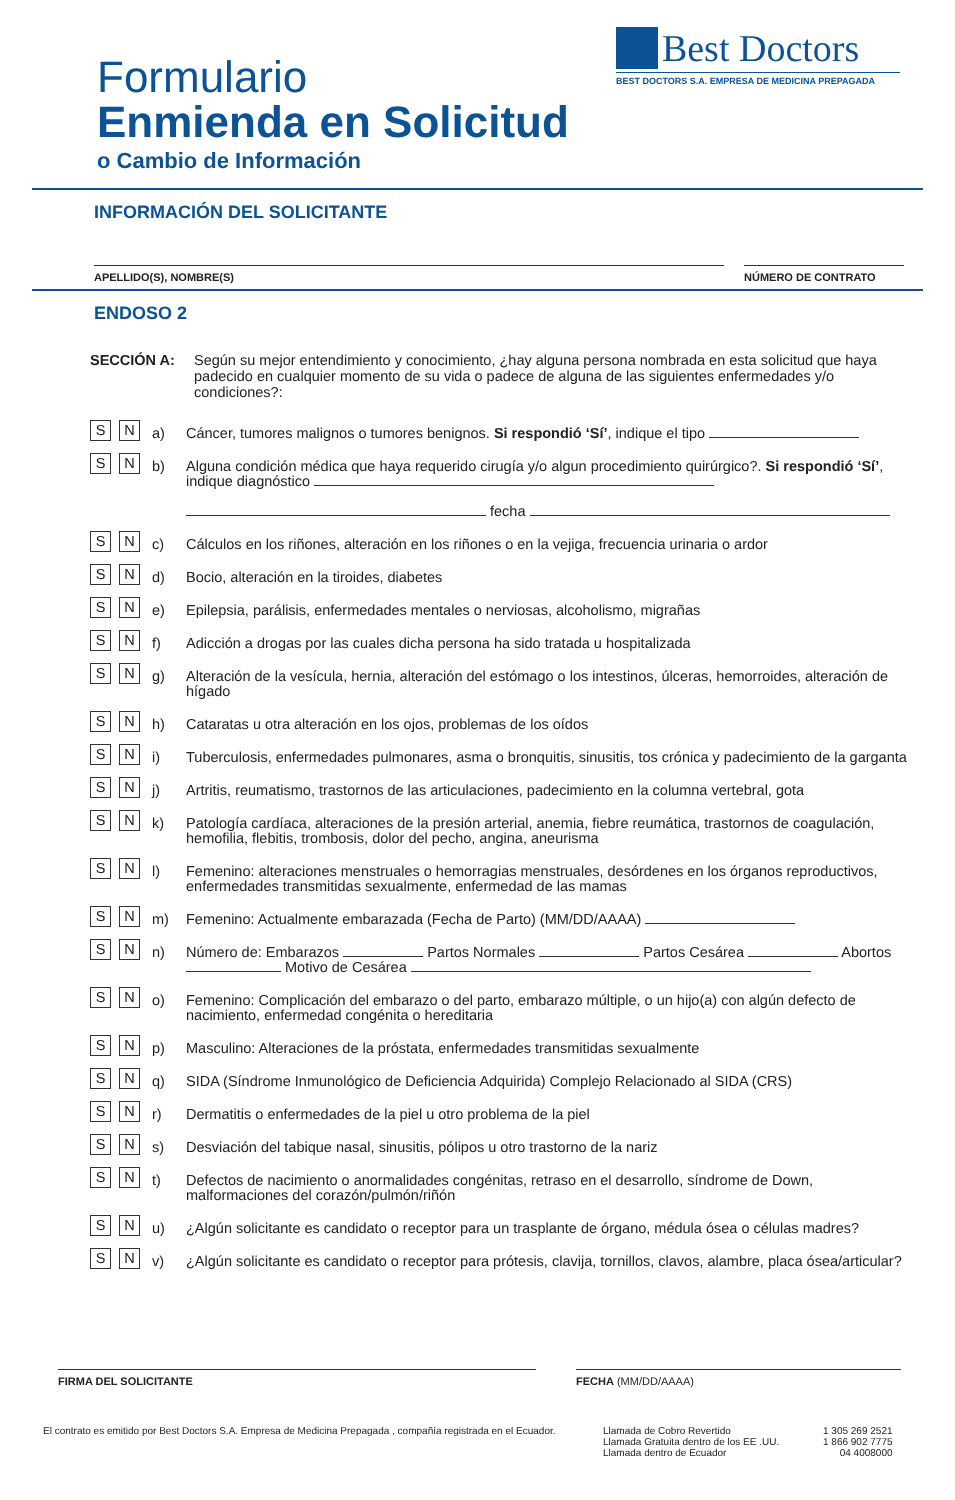Formulario
Enmienda en Solicitud
o Cambio de Información
Best Doctors
BEST DOCTORS S.A. EMPRESA DE MEDICINA PREPAGADA
INFORMACIÓN DEL SOLICITANTE
APELLIDO(S), NOMBRE(S) NÚMERO DE CONTRATO
ENDOSO 2
SECCIÓN A: Según su mejor entendimiento y conocimiento, ¿hay alguna persona nombrada en esta solicitud que haya padecido en cualquier momento de su vida o padece de alguna de las siguientes enfermedades y/o condiciones?:
S N
a) Cáncer, tumores malignos o tumores benignos. Si respondió ‘Sí’, indique el tipo
S N
b) Alguna condición médica que haya requerido cirugía y/o algun procedimiento quirúrgico?. Si respondió ‘Sí’, indique diagnóstico
fecha
S N
c) Cálculos en los riñones, alteración en los riñones o en la vejiga, frecuencia urinaria o ardor
S N
d) Bocio, alteración en la tiroides, diabetes
S N
e) Epilepsia, parálisis, enfermedades mentales o nerviosas, alcoholismo, migrañas
S N
f) Adicción a drogas por las cuales dicha persona ha sido tratada u hospitalizada
S N
g) Alteración de la vesícula, hernia, alteración del estómago o los intestinos, úlceras, hemorroides, alteración de hígado
S N
h) Cataratas u otra alteración en los ojos, problemas de los oídos
S N
i) Tuberculosis, enfermedades pulmonares, asma o bronquitis, sinusitis, tos crónica y padecimiento de la garganta
S N
j) Artritis, reumatismo, trastornos de las articulaciones, padecimiento en la columna vertebral, gota
S N
k) Patología cardíaca, alteraciones de la presión arterial, anemia, fiebre reumática, trastornos de coagulación, hemofilia, flebitis, trombosis, dolor del pecho, angina, aneurisma
S N
l) Femenino: alteraciones menstruales o hemorragias menstruales, desórdenes en los órganos reproductivos, enfermedades transmitidas sexualmente, enfermedad de las mamas
S N
m) Femenino: Actualmente embarazada (Fecha de Parto) (MM/DD/AAAA)
S N
n) Número de: Embarazos Partos Normales Partos Cesárea Abortos Motivo de Cesárea
S N
o) Femenino: Complicación del embarazo o del parto, embarazo múltiple, o un hijo(a) con algún defecto de nacimiento, enfermedad congénita o hereditaria
S N
p) Masculino: Alteraciones de la próstata, enfermedades transmitidas sexualmente
S N
q) SIDA (Síndrome Inmunológico de Deficiencia Adquirida) Complejo Relacionado al SIDA (CRS)
S N
r) Dermatitis o enfermedades de la piel u otro problema de la piel
S N
s) Desviación del tabique nasal, sinusitis, pólipos u otro trastorno de la nariz
S N
t) Defectos de nacimiento o anormalidades congénitas, retraso en el desarrollo, síndrome de Down, malformaciones del corazón/pulmón/riñón
S N
u) ¿Algún solicitante es candidato o receptor para un trasplante de órgano, médula ósea o células madres?
S N
v) ¿Algún solicitante es candidato o receptor para prótesis, clavija, tornillos, clavos, alambre, placa ósea/articular?
FIRMA DEL SOLICITANTE FECHA (MM/DD/AAAA)
El contrato es emitido por Best Doctors S.A. Empresa de Medicina Prepagada , compañía registrada en el Ecuador.
Llamada de Cobro Revertido
Llamada Gratuita dentro de los EE .UU.
Llamada dentro de Ecuador
1 305 269 2521
1 866 902 7775
04 4008000